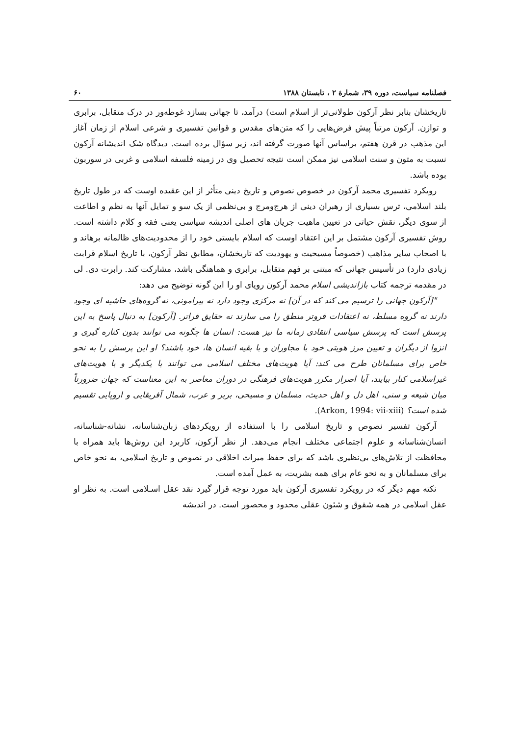فصلنامه سیاست، دوره ۳۹، شمارهٔ ۲ ، تابستان ۱۳۸۸ ۶۰
تاریخشان بنابر نظر آرکون طولانی‌تر از اسلام است) درآمد، تا جهانی بسازد غوطه‌ور در درک متقابل، برابری و توازن. آرکون مرتباً پیش فرض‌هایی را که متن‌های مقدس و قوانین تفسیری و شرعی اسلام از زمان آغاز این مذهب در قرن هفتم، براساس آنها صورت گرفته اند، زیر سؤال برده است. دیدگاه شک اندیشانه آرکون نسبت به متون و سنت اسلامی نیز ممکن است نتیجه تحصیل وی در زمینه فلسفه اسلامی و غربی در سوربون بوده باشد.
رویکرد تفسیری محمد آرکون در خصوص نصوص و تاریخ دینی متأثر از این عقیده اوست که در طول تاریخ بلند اسلامی، ترس بسیاری از رهبران دینی از هرج‌ومرج و بی‌نظمی از یک سو و تمایل آنها به نظم و اطاعت از سوی دیگر، نقش حیاتی در تعیین ماهیت جریان های اصلی اندیشه سیاسی یعنی فقه و کلام داشته است. روش تفسیری آرکون مشتمل بر این اعتقاد اوست که اسلام بایستی خود را از محدودیت‌های ظالمانه برهاند و با اصحاب سایر مذاهب (خصوصاً مسیحیت و یهودیت که تاریخشان، مطابق نظر آرکون، با تاریخ اسلام قرابت زیادی دارد) در تأسیس جهانی که مبتنی بر فهم متقابل، برابری و هماهنگی باشد، مشارکت کند. رابرت دی. لی در مقدمه ترجمه کتاب بازاندیشی اسلام محمد آرکون رویای او را این گونه توضیح می دهد:
"[آرکون جهانی را ترسیم می کند که در آن] نه مرکزی وجود دارد نه پیرامونی، نه گروه‌های حاشیه ای وجود دارند نه گروه مسلط، نه اعتقادات فروتر منطق را می سازند نه حقایق فراتر. [آرکون] به دنبال پاسخ به این پرسش است که پرسش سیاسی انتقادی زمانه ما نیز هست: انسان ها چگونه می توانند بدون کناره گیری و انزوا از دیگران و تعیین مرز هویتی خود با مجاوران و با بقیه انسان ها، خود باشند؟ او این پرسش را به نحو خاص برای مسلمانان طرح می کند: آیا هویت‌های مختلف اسلامی می توانند با یکدیگر و با هویت‌های غیراسلامی کنار بیایند، آیا اصرار مکرر هویت‌های فرهنگی در دوران معاصر به این معناست که جهان ضرورتاً میان شیعه و سنی، اهل دل و اهل حدیث، مسلمان و مسیحی، بربر و عرب، شمال آفریقایی و اروپایی تقسیم شده است؟ (Arkon, 1994: vii-xiii).
آرکون تفسیر نصوص و تاریخ اسلامی را با استفاده از رویکردهای زبان‌شناسانه، نشانه-شناسانه، انسان‌شناسانه و علوم اجتماعی مختلف انجام می‌دهد. از نظر آرکون، کاربرد این روش‌ها باید همراه با محافظت از تلاش‌های بی‌نظیری باشد که برای حفظ میراث اخلاقی در نصوص و تاریخ اسلامی، به نحو خاص برای مسلمانان و به نحو عام برای همه بشریت، به عمل آمده است.
نکته مهم دیگر که در رویکرد تفسیری آرکون باید مورد توجه قرار گیرد نقد عقل اسـلامی است. به نظر او عقل اسلامی در همه شقوق و شئون عقلی محدود و محصور است. در اندیشه